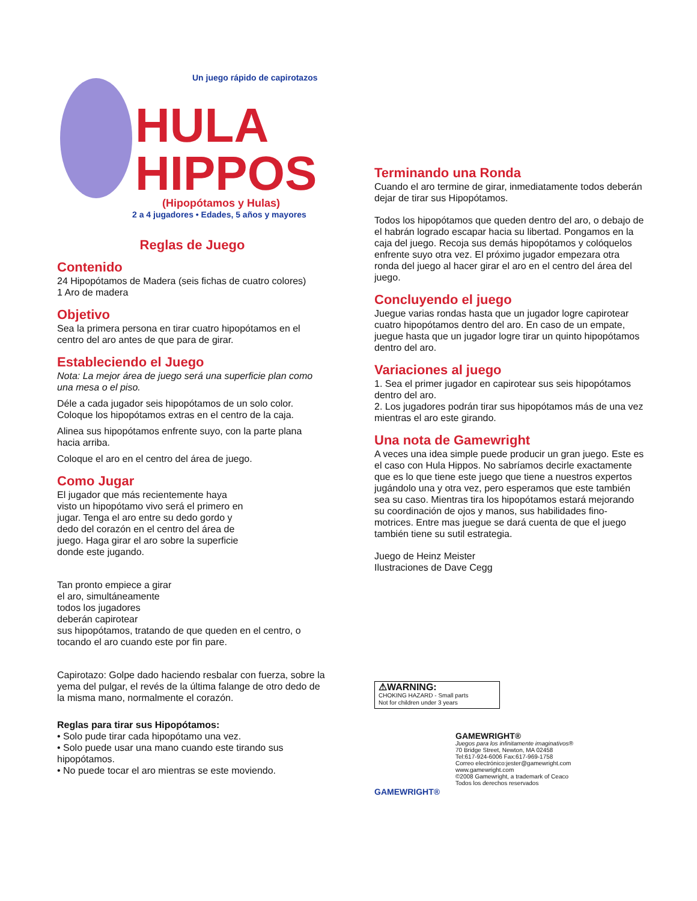Un juego rápido de capirotazos
HULA
HIPPOS
(Hipopótamos y Hulas)
2 a 4 jugadores • Edades, 5 años y mayores
Reglas de Juego
Contenido
24 Hipopótamos de Madera (seis fichas de cuatro colores)
1 Aro de madera
Objetivo
Sea la primera persona en tirar cuatro hipopótamos en el centro del aro antes de que para de girar.
Estableciendo el Juego
Nota: La mejor área de juego será una superficie plan como una mesa o el piso.
Déle a cada jugador seis hipopótamos de un solo color. Coloque los hipopótamos extras en el centro de la caja.
Alinea sus hipopótamos enfrente suyo, con la parte plana hacia arriba.
Coloque el aro en el centro del área de juego.
Como Jugar
El jugador que más recientemente haya visto un hipopótamo vivo será el primero en jugar. Tenga el aro entre su dedo gordo y dedo del corazón en el centro del área de juego. Haga girar el aro sobre la superficie donde este jugando.
Tan pronto empiece a girar
el aro, simultáneamente
todos los jugadores
deberán capirotear
sus hipopótamos, tratando de que queden en el centro, o tocando el aro cuando este por fin pare.
Capirotazo: Golpe dado haciendo resbalar con fuerza, sobre la yema del pulgar, el revés de la última falange de otro dedo de la misma mano, normalmente el corazón.
Reglas para tirar sus Hipopótamos:
• Solo pude tirar cada hipopótamo una vez.
• Solo puede usar una mano cuando este tirando sus hipopótamos.
• No puede tocar el aro mientras se este moviendo.
Terminando una Ronda
Cuando el aro termine de girar, inmediatamente todos deberán dejar de tirar sus Hipopótamos.
Todos los hipopótamos que queden dentro del aro, o debajo de el habrán logrado escapar hacia su libertad. Pongamos en la caja del juego. Recoja sus demás hipopótamos y colóquelos enfrente suyo otra vez. El próximo jugador empezara otra ronda del juego al hacer girar el aro en el centro del área del juego.
Concluyendo el juego
Juegue varias rondas hasta que un jugador logre capirotear cuatro hipopótamos dentro del aro. En caso de un empate, juegue hasta que un jugador logre tirar un quinto hipopótamos dentro del aro.
Variaciones al juego
1. Sea el primer jugador en capirotear sus seis hipopótamos dentro del aro.
2. Los jugadores podrán tirar sus hipopótamos más de una vez mientras el aro este girando.
Una nota de Gamewright
A veces una idea simple puede producir un gran juego. Este es el caso con Hula Hippos. No sabríamos decirle exactamente que es lo que tiene este juego que tiene a nuestros expertos jugándolo una y otra vez, pero esperamos que este también sea su caso. Mientras tira los hipopótamos estará mejorando su coordinación de ojos y manos, sus habilidades fino-motrices. Entre mas juegue se dará cuenta de que el juego también tiene su sutil estrategia.
Juego de Heinz Meister
Ilustraciones de Dave Cegg
⚠WARNING:
CHOKING HAZARD - Small parts
Not for children under 3 years
GAMEWRIGHT®
Juegos para los infinitamente imaginativos®
70 Bridge Street, Newton, MA 02458
Tel:617-924-6006 Fax:617-969-1758
Correo electrónico:jester@gamewright.com
www.gamewright.com
©2008 Gamewright, a trademark of Ceaco
Todos los derechos reservados
GAMEWRIGHT®